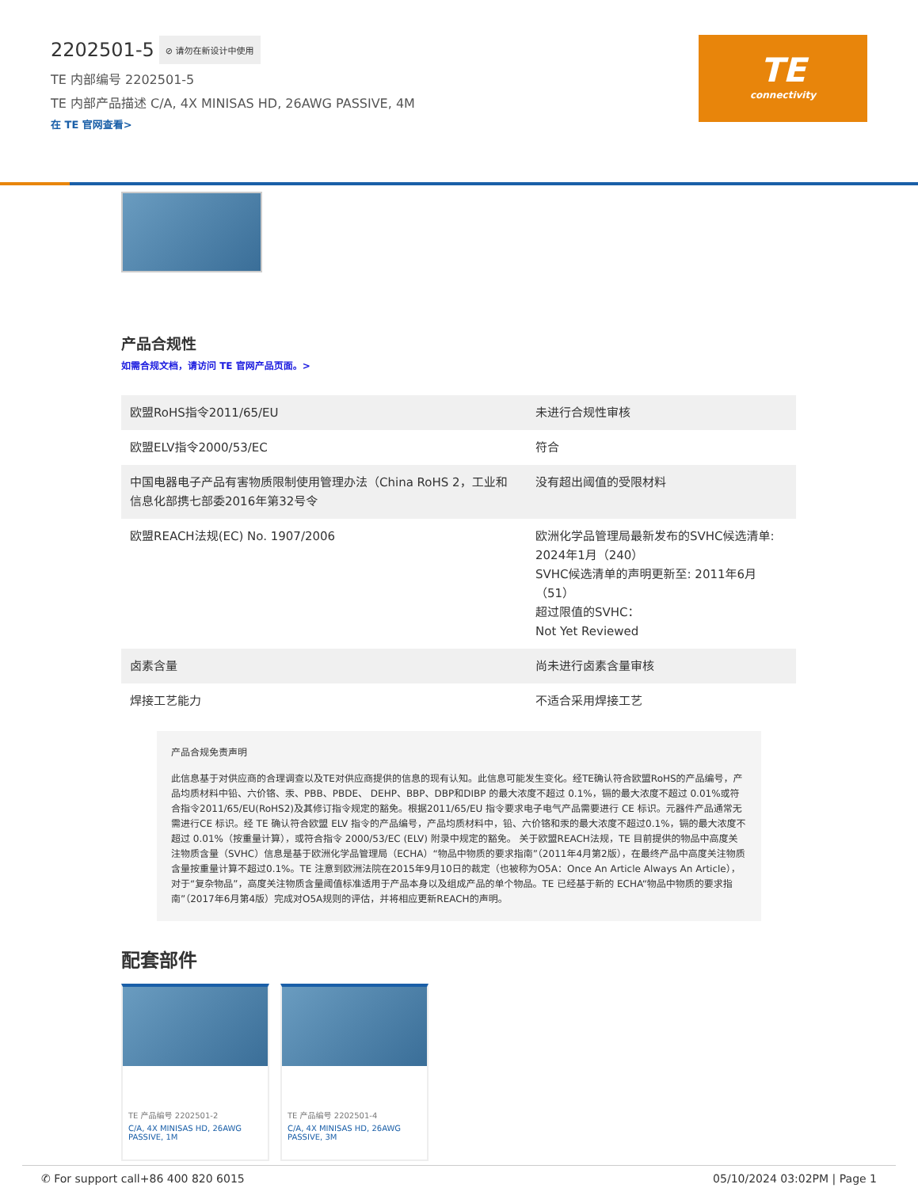2202501-5 ⊘ 请勿在新设计中使用
TE 内部编号 2202501-5
TE 内部产品描述 C/A, 4X MINISAS HD, 26AWG PASSIVE, 4M
在 TE 官网查看>
TE
connectivity
产品合规性
如需合规文档，请访问 TE 官网产品页面。>
| 欧盟RoHS指令2011/65/EU | 未进行合规性审核 |
| 欧盟ELV指令2000/53/EC | 符合 |
| 中国电器电子产品有害物质限制使用管理办法（China RoHS 2，工业和信息化部携七部委2016年第32号令 | 没有超出阈值的受限材料 |
| 欧盟REACH法规(EC) No. 1907/2006 | 欧洲化学品管理局最新发布的SVHC候选清单: 2024年1月（240） SVHC候选清单的声明更新至: 2011年6月（51） 超过限值的SVHC： Not Yet Reviewed |
| 卤素含量 | 尚未进行卤素含量审核 |
| 焊接工艺能力 | 不适合采用焊接工艺 |
产品合规免责声明
此信息基于对供应商的合理调查以及TE对供应商提供的信息的现有认知。此信息可能发生变化。经TE确认符合欧盟RoHS的产品编号，产品均质材料中铅、六价铬、汞、PBB、PBDE、 DEHP、BBP、DBP和DIBP 的最大浓度不超过 0.1%，镉的最大浓度不超过 0.01%或符合指令2011/65/EU(RoHS2)及其修订指令规定的豁免。根据2011/65/EU 指令要求电子电气产品需要进行 CE 标识。元器件产品通常无需进行CE 标识。经 TE 确认符合欧盟 ELV 指令的产品编号，产品均质材料中，铅、六价铬和汞的最大浓度不超过0.1%，镉的最大浓度不超过 0.01%（按重量计算），或符合指令 2000/53/EC (ELV) 附录中规定的豁免。 关于欧盟REACH法规，TE 目前提供的物品中高度关注物质含量（SVHC）信息是基于欧洲化学品管理局（ECHA）“物品中物质的要求指南”（2011年4月第2版），在最终产品中高度关注物质含量按重量计算不超过0.1%。TE 注意到欧洲法院在2015年9月10日的裁定（也被称为O5A：Once An Article Always An Article），对于“复杂物品”，高度关注物质含量阈值标准适用于产品本身以及组成产品的单个物品。TE 已经基于新的 ECHA“物品中物质的要求指南”（2017年6月第4版）完成对O5A规则的评估，并将相应更新REACH的声明。
配套部件
TE 产品编号 2202501-2
C/A, 4X MINISAS HD, 26AWG PASSIVE, 1M
TE 产品编号 2202501-4
C/A, 4X MINISAS HD, 26AWG PASSIVE, 3M
✆ For support call+86 400 820 6015 05/10/2024 03:02PM | Page 1